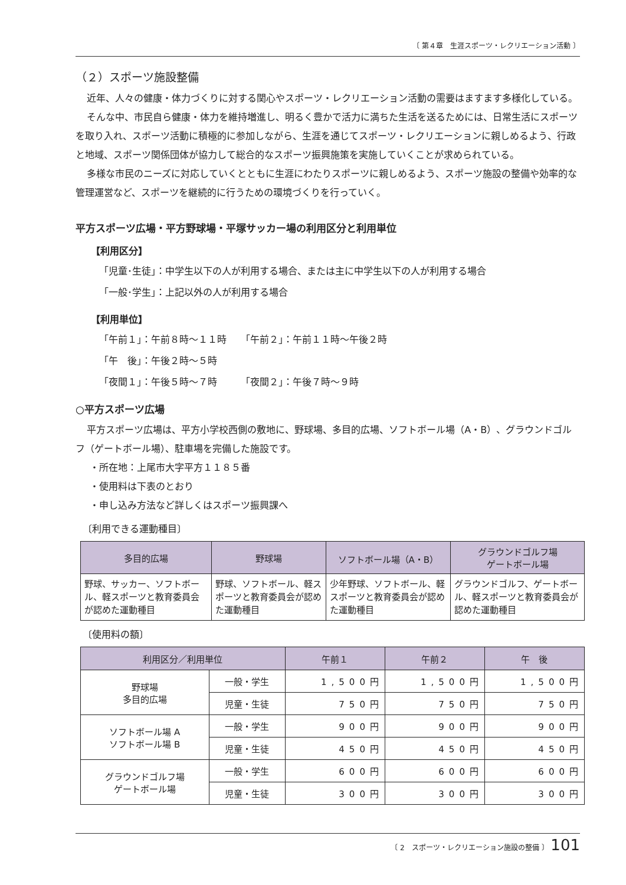〔 第４章　生涯スポーツ・レクリエーション活動 〕
（２）スポーツ施設整備
近年、人々の健康・体力づくりに対する関心やスポーツ・レクリエーション活動の需要はますます多様化している。
そんな中、市民自ら健康・体力を維持増進し、明るく豊かで活力に満ちた生活を送るためには、日常生活にスポーツを取り入れ、スポーツ活動に積極的に参加しながら、生涯を通じてスポーツ・レクリエーションに親しめるよう、行政と地域、スポーツ関係団体が協力して総合的なスポーツ振興施策を実施していくことが求められている。
多様な市民のニーズに対応していくとともに生涯にわたりスポーツに親しめるよう、スポーツ施設の整備や効率的な管理運営など、スポーツを継続的に行うための環境づくりを行っていく。
平方スポーツ広場・平方野球場・平塚サッカー場の利用区分と利用単位
【利用区分】
「児童･生徒」：中学生以下の人が利用する場合、または主に中学生以下の人が利用する場合
「一般･学生」：上記以外の人が利用する場合
【利用単位】
「午前１」：午前８時～１１時　　「午前２」：午前１１時～午後２時
「午　後」：午後２時～５時
「夜間１」：午後５時～７時　　　「夜間２」：午後７時～９時
○平方スポーツ広場
平方スポーツ広場は、平方小学校西側の敷地に、野球場、多目的広場、ソフトボール場（A・B）、グラウンドゴルフ（ゲートボール場）、駐車場を完備した施設です。
・所在地：上尾市大字平方１１８５番
・使用料は下表のとおり
・申し込み方法など詳しくはスポーツ振興課へ
〔利用できる運動種目〕
| 多目的広場 | 野球場 | ソフトボール場（A・B） | グラウンドゴルフ場 ゲートボール場 |
| --- | --- | --- | --- |
| 野球、サッカー、ソフトボール、軽スポーツと教育委員会が認めた運動種目 | 野球、ソフトボール、軽スポーツと教育委員会が認めた運動種目 | 少年野球、ソフトボール、軽スポーツと教育委員会が認めた運動種目 | グラウンドゴルフ、ゲートボール、軽スポーツと教育委員会が認めた運動種目 |
〔使用料の額〕
| 利用区分／利用単位 | | 午前１ | 午前２ | 午 後 |
| --- | --- | --- | --- | --- |
| 野球場 多目的広場 | 一般・学生 | 1,500円 | 1,500円 | 1,500円 |
| | 児童・生徒 | 750円 | 750円 | 750円 |
| ソフトボール場 A ソフトボール場 B | 一般・学生 | 900円 | 900円 | 900円 |
| | 児童・生徒 | 450円 | 450円 | 450円 |
| グラウンドゴルフ場 ゲートボール場 | 一般・学生 | 600円 | 600円 | 600円 |
| | 児童・生徒 | 300円 | 300円 | 300円 |
〔 2　スポーツ・レクリエーション施設の整備 〕 101